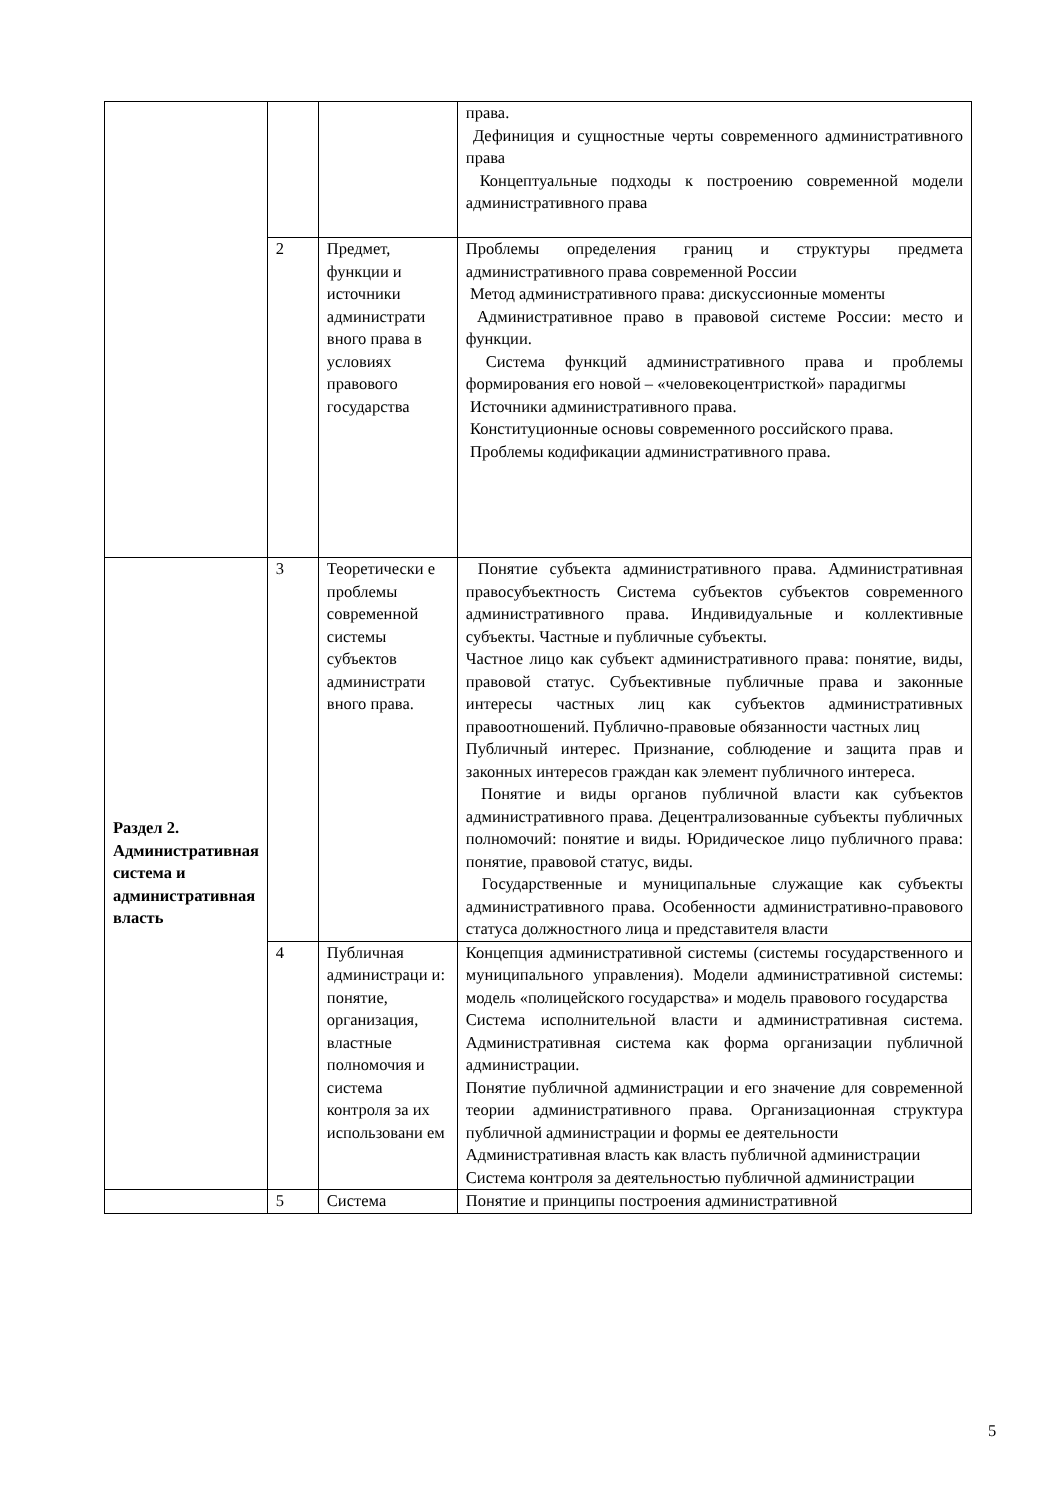| | | | права. Дефиниция и сущностные черты современного административного права Концептуальные подходы к построению современной модели административного права |
| | 2 | Предмет, функции и источники администрати вного права в условиях правового государства | Проблемы определения границ и структуры предмета административного права современной России Метод административного права: дискуссионные моменты Административное право в правовой системе России: место и функции. Система функций административного права и проблемы формирования его новой – «человекоцентристкой» парадигмы Источники административного права. Конституционные основы современного российского права. Проблемы кодификации административного права. |
| Раздел 2. Административная система и административная власть | 3 | Теоретически е проблемы современной системы субъектов администрати вного права. | Понятие субъекта административного права. Административная правосубъектность Система субъектов субъектов современного административного права. Индивидуальные и коллективные субъекты. Частные и публичные субъекты. Частное лицо как субъект административного права: понятие, виды, правовой статус. Субъективные публичные права и законные интересы частных лиц как субъектов административных правоотношений. Публично-правовые обязанности частных лиц Публичный интерес. Признание, соблюдение и защита прав и законных интересов граждан как элемент публичного интереса. Понятие и виды органов публичной власти как субъектов административного права. Децентрализованные субъекты публичных полномочий: понятие и виды. Юридическое лицо публичного права: понятие, правовой статус, виды. Государственные и муниципальные служащие как субъекты административного права. Особенности административно-правового статуса должностного лица и представителя власти |
| | 4 | Публичная администраци и: понятие, организация, властные полномочия и система контроля за их использовани ем | Концепция административной системы (системы государственного и муниципального управления). Модели административной системы: модель «полицейского государства» и модель правового государства Система исполнительной власти и административная система. Административная система как форма организации публичной администрации. Понятие публичной администрации и его значение для современной теории административного права. Организационная структура публичной администрации и формы ее деятельности Административная власть как власть публичной администрации Система контроля за деятельностью публичной администрации |
| | 5 | Система | Понятие и принципы построения административной |
5